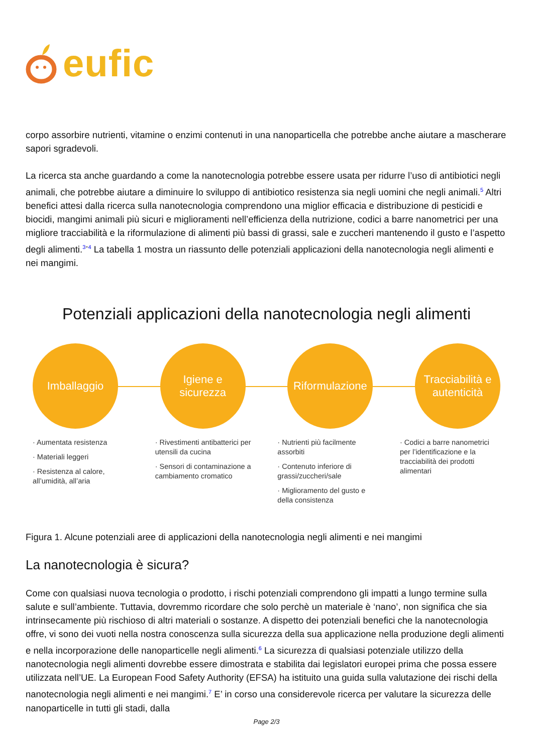eufic
corpo assorbire nutrienti, vitamine o enzimi contenuti in una nanoparticella che potrebbe anche aiutare a mascherare sapori sgradevoli.
La ricerca sta anche guardando a come la nanotecnologia potrebbe essere usata per ridurre l’uso di antibiotici negli animali, che potrebbe aiutare a diminuire lo sviluppo di antibiotico resistenza sia negli uomini che negli animali.<sup>5</sup> Altri benefici attesi dalla ricerca sulla nanotecnologia comprendono una miglior efficacia e distribuzione di pesticidi e biocidi, mangimi animali più sicuri e miglioramenti nell’efficienza della nutrizione, codici a barre nanometrici per una migliore tracciabilità e la riformulazione di alimenti più bassi di grassi, sale e zuccheri mantenendo il gusto e l’aspetto degli alimenti.<sup>3-4</sup> La tabella 1 mostra un riassunto delle potenziali applicazioni della nanotecnologia negli alimenti e nei mangimi.
Potenziali applicazioni della nanotecnologia negli alimenti
Imballaggio
Igiene e
sicurezza
Riformulazione
Tracciabilità e
autenticità
· Aumentata resistenza
· Materiali leggeri
· Resistenza al calore, all’umidità, all’aria
· Rivestimenti antibatterici per utensili da cucina
· Sensori di contaminazione a cambiamento cromatico
· Nutrienti più facilmente assorbiti
· Contenuto inferiore di grassi/zuccheri/sale
· Miglioramento del gusto e della consistenza
· Codici a barre nanometrici per l’identificazione e la tracciabilità dei prodotti alimentari
Figura 1. Alcune potenziali aree di applicazioni della nanotecnologia negli alimenti e nei mangimi
La nanotecnologia è sicura?
Come con qualsiasi nuova tecnologia o prodotto, i rischi potenziali comprendono gli impatti a lungo termine sulla salute e sull’ambiente. Tuttavia, dovremmo ricordare che solo perchè un materiale è ‘nano’, non significa che sia intrinsecamente più rischioso di altri materiali o sostanze. A dispetto dei potenziali benefici che la nanotecnologia offre, vi sono dei vuoti nella nostra conoscenza sulla sicurezza della sua applicazione nella produzione degli alimenti e nella incorporazione delle nanoparticelle negli alimenti.<sup>6</sup> La sicurezza di qualsiasi potenziale utilizzo della nanotecnologia negli alimenti dovrebbe essere dimostrata e stabilita dai legislatori europei prima che possa essere utilizzata nell’UE. La European Food Safety Authority (EFSA) ha istituito una guida sulla valutazione dei rischi della nanotecnologia negli alimenti e nei mangimi.<sup>7</sup> E’ in corso una considerevole ricerca per valutare la sicurezza delle nanoparticelle in tutti gli stadi, dalla
Page 2/3